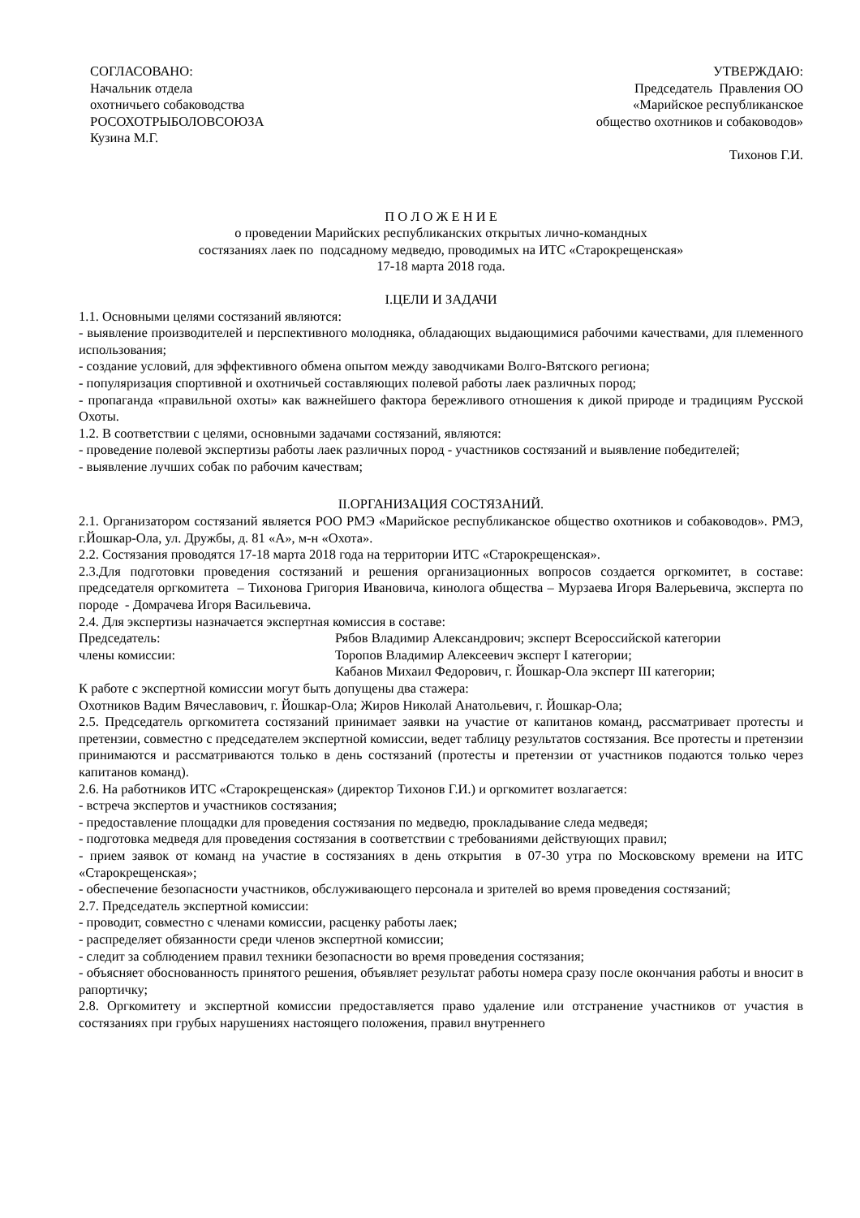СОГЛАСОВАНО:
Начальник отдела
охотничьего собаководства
РОСОХОТРЫБОЛОВСОЮЗА
Кузина М.Г.
УТВЕРЖДАЮ:
Председатель Правления ОО
«Марийское республиканское
общество охотников и собаководов»
Тихонов Г.И.
П О Л О Ж Е Н И Е
о проведении Марийских республиканских открытых лично-командных
состязаниях лаек по подсадному медведю, проводимых на ИТС «Старокрещенская»
17-18 марта 2018 года.
I.ЦЕЛИ И ЗАДАЧИ
1.1. Основными целями состязаний являются:
- выявление производителей и перспективного молодняка, обладающих выдающимися рабочими качествами, для племенного использования;
- создание условий, для эффективного обмена опытом между заводчиками Волго-Вятского региона;
- популяризация спортивной и охотничьей составляющих полевой работы лаек различных пород;
- пропаганда «правильной охоты» как важнейшего фактора бережливого отношения к дикой природе и традициям Русской Охоты.
1.2. В соответствии с целями, основными задачами состязаний, являются:
- проведение полевой экспертизы работы лаек различных пород - участников состязаний и выявление победителей;
- выявление лучших собак по рабочим качествам;
II.ОРГАНИЗАЦИЯ СОСТЯЗАНИЙ.
2.1. Организатором состязаний является РОО РМЭ «Марийское республиканское общество охотников и собаководов». РМЭ, г.Йошкар-Ола, ул. Дружбы, д. 81 «А», м-н «Охота».
2.2. Состязания проводятся 17-18 марта 2018 года на территории ИТС «Старокрещенская».
2.3.Для подготовки проведения состязаний и решения организационных вопросов создается оргкомитет, в составе: председателя оргкомитета – Тихонова Григория Ивановича, кинолога общества – Мурзаева Игоря Валерьевича, эксперта по породе - Домрачева Игоря Васильевича.
2.4. Для экспертизы назначается экспертная комиссия в составе:
Председатель: Рябов Владимир Александрович; эксперт Всероссийской категории
члены комиссии: Торопов Владимир Алексеевич эксперт I категории;
Кабанов Михаил Федорович, г. Йошкар-Ола эксперт III категории;
К работе с экспертной комиссии могут быть допущены два стажера:
Охотников Вадим Вячеславович, г. Йошкар-Ола; Жиров Николай Анатольевич, г. Йошкар-Ола;
2.5. Председатель оргкомитета состязаний принимает заявки на участие от капитанов команд, рассматривает протесты и претензии, совместно с председателем экспертной комиссии, ведет таблицу результатов состязания. Все протесты и претензии принимаются и рассматриваются только в день состязаний (протесты и претензии от участников подаются только через капитанов команд).
2.6. На работников ИТС «Старокрещенская» (директор Тихонов Г.И.) и оргкомитет возлагается:
- встреча экспертов и участников состязания;
- предоставление площадки для проведения состязания по медведю, прокладывание следа медведя;
- подготовка медведя для проведения состязания в соответствии с требованиями действующих правил;
- прием заявок от команд на участие в состязаниях в день открытия в 07-30 утра по Московскому времени на ИТС «Старокрещенская»;
- обеспечение безопасности участников, обслуживающего персонала и зрителей во время проведения состязаний;
2.7. Председатель экспертной комиссии:
- проводит, совместно с членами комиссии, расценку работы лаек;
- распределяет обязанности среди членов экспертной комиссии;
- следит за соблюдением правил техники безопасности во время проведения состязания;
- объясняет обоснованность принятого решения, объявляет результат работы номера сразу после окончания работы и вносит в рапортичку;
2.8. Оргкомитету и экспертной комиссии предоставляется право удаление или отстранение участников от участия в состязаниях при грубых нарушениях настоящего положения, правил внутреннего